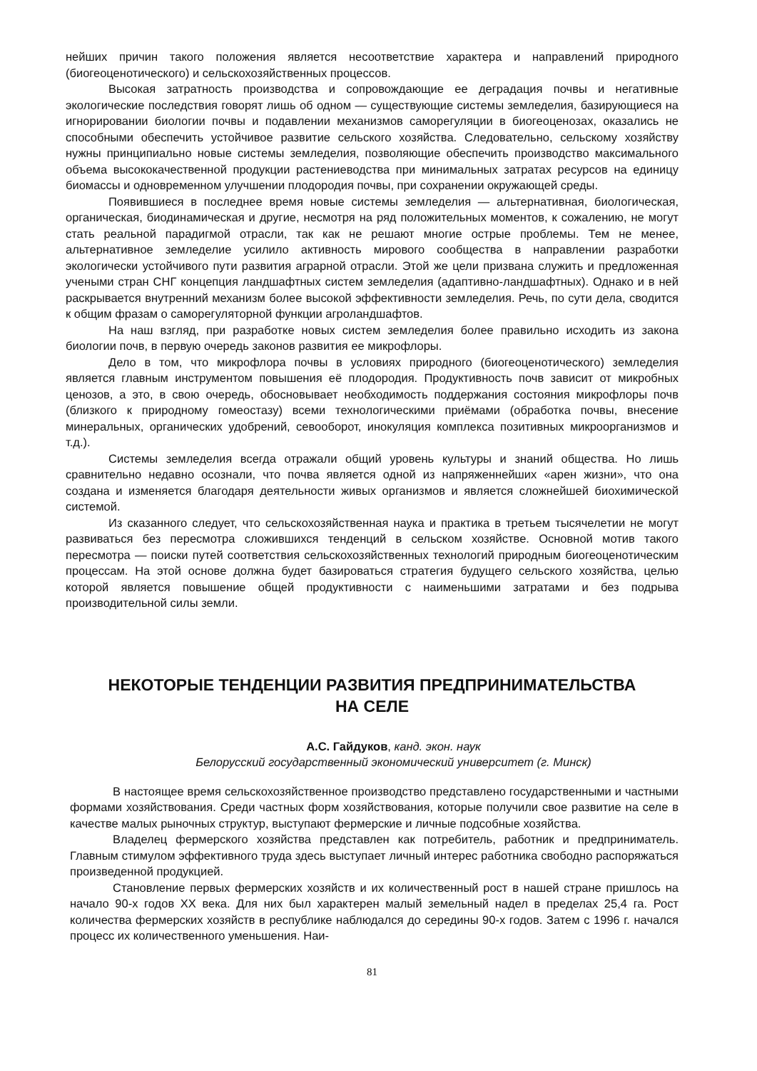нейших причин такого положения является несоответствие характера и направлений природного (биогеоценотического) и сельскохозяйственных процессов.
Высокая затратность производства и сопровождающие ее деградация почвы и негативные экологические последствия говорят лишь об одном — существующие системы земледелия, базирующиеся на игнорировании биологии почвы и подавлении механизмов саморегуляции в биогеоценозах, оказались не способными обеспечить устойчивое развитие сельского хозяйства. Следовательно, сельскому хозяйству нужны принципиально новые системы земледелия, позволяющие обеспечить производство максимального объема высококачественной продукции растениеводства при минимальных затратах ресурсов на единицу биомассы и одновременном улучшении плодородия почвы, при сохранении окружающей среды.
Появившиеся в последнее время новые системы земледелия — альтернативная, биологическая, органическая, биодинамическая и другие, несмотря на ряд положительных моментов, к сожалению, не могут стать реальной парадигмой отрасли, так как не решают многие острые проблемы. Тем не менее, альтернативное земледелие усилило активность мирового сообщества в направлении разработки экологически устойчивого пути развития аграрной отрасли. Этой же цели призвана служить и предложенная учеными стран СНГ концепция ландшафтных систем земледелия (адаптивно-ландшафтных). Однако и в ней раскрывается внутренний механизм более высокой эффективности земледелия. Речь, по сути дела, сводится к общим фразам о саморегуляторной функции агроландшафтов.
На наш взгляд, при разработке новых систем земледелия более правильно исходить из закона биологии почв, в первую очередь законов развития ее микрофлоры.
Дело в том, что микрофлора почвы в условиях природного (биогеоценотического) земледелия является главным инструментом повышения её плодородия. Продуктивность почв зависит от микробных ценозов, а это, в свою очередь, обосновывает необходимость поддержания состояния микрофлоры почв (близкого к природному гомеостазу) всеми технологическими приёмами (обработка почвы, внесение минеральных, органических удобрений, севооборот, инокуляция комплекса позитивных микроорганизмов и т.д.).
Системы земледелия всегда отражали общий уровень культуры и знаний общества. Но лишь сравнительно недавно осознали, что почва является одной из напряженнейших «арен жизни», что она создана и изменяется благодаря деятельности живых организмов и является сложнейшей биохимической системой.
Из сказанного следует, что сельскохозяйственная наука и практика в третьем тысячелетии не могут развиваться без пересмотра сложившихся тенденций в сельском хозяйстве. Основной мотив такого пересмотра — поиски путей соответствия сельскохозяйственных технологий природным биогеоценотическим процессам. На этой основе должна будет базироваться стратегия будущего сельского хозяйства, целью которой является повышение общей продуктивности с наименьшими затратами и без подрыва производительной силы земли.
НЕКОТОРЫЕ ТЕНДЕНЦИИ РАЗВИТИЯ ПРЕДПРИНИМАТЕЛЬСТВА
НА СЕЛЕ
А.С. Гайдуков, канд. экон. наук
Белорусский государственный экономический университет (г. Минск)
В настоящее время сельскохозяйственное производство представлено государственными и частными формами хозяйствования. Среди частных форм хозяйствования, которые получили свое развитие на селе в качестве малых рыночных структур, выступают фермерские и личные подсобные хозяйства.
Владелец фермерского хозяйства представлен как потребитель, работник и предприниматель. Главным стимулом эффективного труда здесь выступает личный интерес работника свободно распоряжаться произведенной продукцией.
Становление первых фермерских хозяйств и их количественный рост в нашей стране пришлось на начало 90-х годов XX века. Для них был характерен малый земельный надел в пределах 25,4 га. Рост количества фермерских хозяйств в республике наблюдался до середины 90-х годов. Затем с 1996 г. начался процесс их количественного уменьшения. Наи-
81